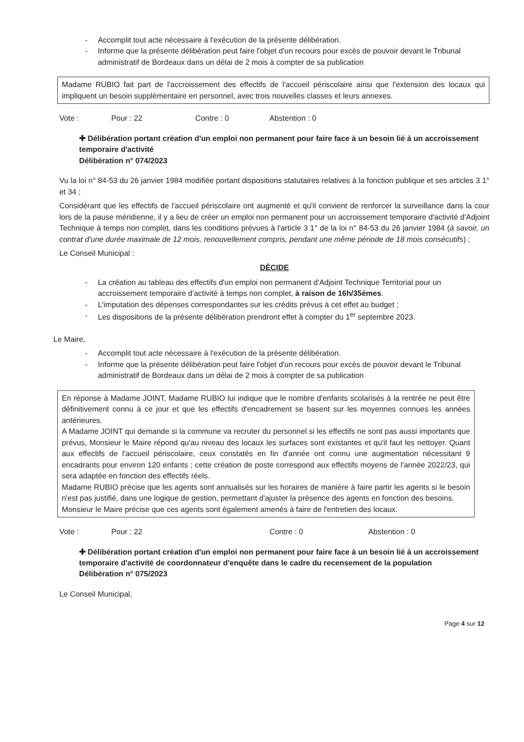- Accomplit tout acte nécessaire à l'exécution de la présente délibération.
- Informe que la présente délibération peut faire l'objet d'un recours pour excès de pouvoir devant le Tribunal administratif de Bordeaux dans un délai de 2 mois à compter de sa publication
Madame RUBIO fait part de l'accroissement des effectifs de l'accueil périscolaire ainsi que l'extension des locaux qui impliquent un besoin supplémentaire en personnel, avec trois nouvelles classes et leurs annexes.
Vote : Pour : 22 Contre : 0 Abstention : 0
✚ Délibération portant création d'un emploi non permanent pour faire face à un besoin lié à un accroissement temporaire d'activité
Délibération n° 074/2023
Vu la loi n° 84-53 du 26 janvier 1984 modifiée portant dispositions statutaires relatives à la fonction publique et ses articles 3 1° et 34 ;
Considérant que les effectifs de l'accueil périscolaire ont augmenté et qu'il convient de renforcer la surveillance dans la cour lors de la pause méridienne, il y a lieu de créer un emploi non permanent pour un accroissement temporaire d'activité d'Adjoint Technique à temps non complet, dans les conditions prévues à l'article 3 1° de la loi n° 84-53 du 26 janvier 1984 (à savoir, un contrat d'une durée maximale de 12 mois, renouvellement compris, pendant une même période de 18 mois consécutifs) ;
Le Conseil Municipal :
DÉCIDE
- La création au tableau des effectifs d'un emploi non permanent d'Adjoint Technique Territorial pour un accroissement temporaire d'activité à temps non complet, à raison de 16h/35èmes.
- L'imputation des dépenses correspondantes sur les crédits prévus à cet effet au budget ;
- Les dispositions de la présente délibération prendront effet à compter du 1<sup>er</sup> septembre 2023.
Le Maire,
- Accomplit tout acte nécessaire à l'exécution de la présente délibération.
- Informe que la présente délibération peut faire l'objet d'un recours pour excès de pouvoir devant le Tribunal administratif de Bordeaux dans un délai de 2 mois à compter de sa publication
En réponse à Madame JOINT, Madame RUBIO lui indique que le nombre d'enfants scolarisés à la rentrée ne peut être définitivement connu à ce jour et que les effectifs d'encadrement se basent sur les moyennes connues les années antérieures.
A Madame JOINT qui demande si la commune va recruter du personnel si les effectifs ne sont pas aussi importants que prévus, Monsieur le Maire répond qu'au niveau des locaux les surfaces sont existantes et qu'il faut les nettoyer. Quant aux effectifs de l'accueil périscolaire, ceux constatés en fin d'année ont connu une augmentation nécessitant 9 encadrants pour environ 120 enfants ; cette création de poste correspond aux effectifs moyens de l'année 2022/23, qui sera adaptée en fonction des effectifs réels.
Madame RUBIO précise que les agents sont annualisés sur les horaires de manière à faire partir les agents si le besoin n'est pas justifié, dans une logique de gestion, permettant d'ajuster la présence des agents en fonction des besoins.
Monsieur le Maire précise que ces agents sont également amenés à faire de l'entretien des locaux.
Vote : Pour : 22 Contre : 0 Abstention : 0
✚ Délibération portant création d'un emploi non permanent pour faire face à un besoin lié à un accroissement temporaire d'activité de coordonnateur d'enquête dans le cadre du recensement de la population
Délibération n° 075/2023
Le Conseil Municipal,
Page 4 sur 12